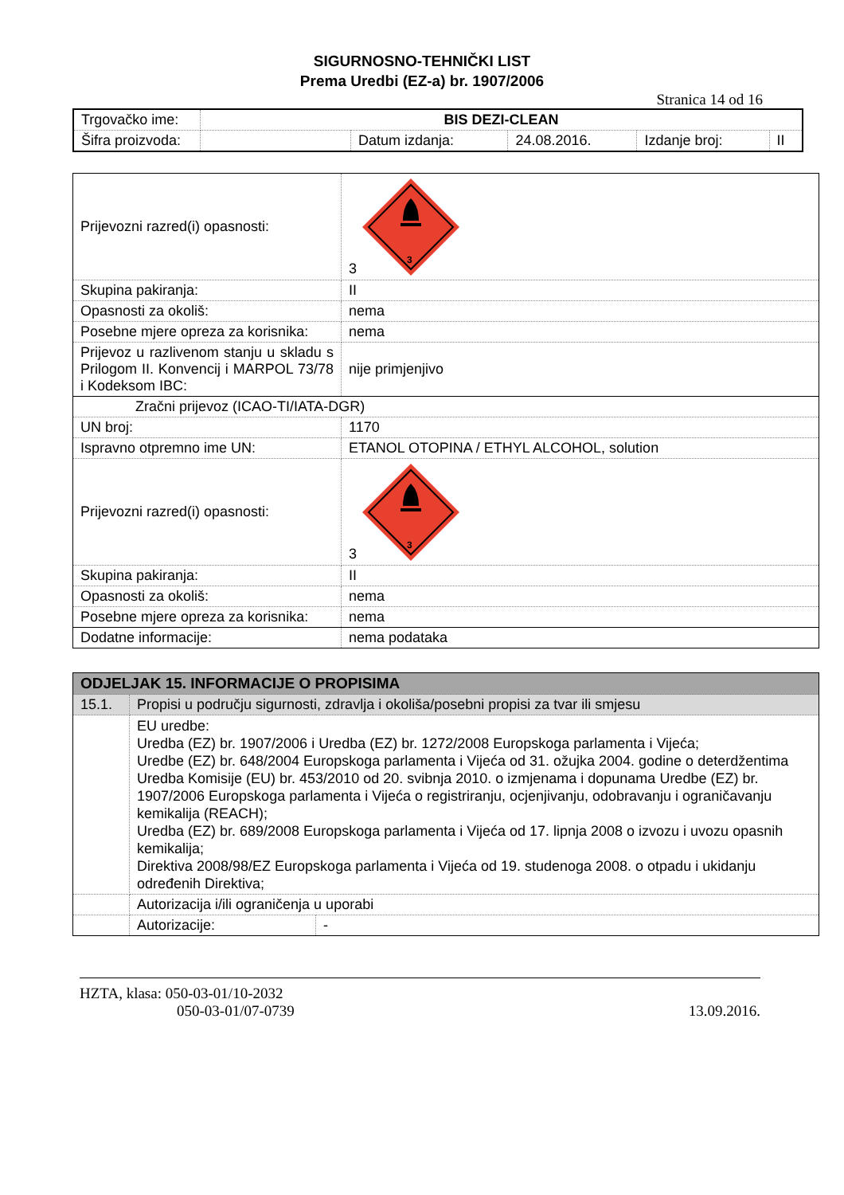SIGURNOSNO-TEHNIČKI LIST
Prema Uredbi (EZ-a) br. 1907/2006
Stranica 14 od 16
| Trgovačko ime: | BIS DEZI-CLEAN | | | | |
| Šifra proizvoda: | | Datum izdanja: | 24.08.2016. | Izdanje broj: | II |
| Prijevozni razred(i) opasnosti: | 3 3 |
| Skupina pakiranja: | II |
| Opasnosti za okoliš: | nema |
| Posebne mjere opreza za korisnika: | nema |
| Prijevoz u razlivenom stanju u skladu s Prilogom II. Konvencij i MARPOL 73/78 i Kodeksom IBC: | nije primjenjivo |
| Zračni prijevoz (ICAO-TI/IATA-DGR) | |
| UN broj: | 1170 |
| Ispravno otpremno ime UN: | ETANOL OTOPINA / ETHYL ALCOHOL, solution |
| Prijevozni razred(i) opasnosti: | 3 3 |
| Skupina pakiranja: | II |
| Opasnosti za okoliš: | nema |
| Posebne mjere opreza za korisnika: | nema |
| Dodatne informacije: | nema podataka |
| ODJELJAK 15. INFORMACIJE O PROPISIMA | | |
| 15.1. | Propisi u području sigurnosti, zdravlja i okoliša/posebni propisi za tvar ili smjesu | |
| | EU uredbe: Uredba (EZ) br. 1907/2006 i Uredba (EZ) br. 1272/2008 Europskoga parlamenta i Vijeća; Uredbe (EZ) br. 648/2004 Europskoga parlamenta i Vijeća od 31. ožujka 2004. godine o deterdžentima Uredba Komisije (EU) br. 453/2010 od 20. svibnja 2010. o izmjenama i dopunama Uredbe (EZ) br. 1907/2006 Europskoga parlamenta i Vijeća o registriranju, ocjenjivanju, odobravanju i ograničavanju kemikalija (REACH); Uredba (EZ) br. 689/2008 Europskoga parlamenta i Vijeća od 17. lipnja 2008 o izvozu i uvozu opasnih kemikalija; Direktiva 2008/98/EZ Europskoga parlamenta i Vijeća od 19. studenoga 2008. o otpadu i ukidanju određenih Direktiva; | |
| | Autorizacija i/ili ograničenja u uporabi | |
| | Autorizacije: | - |
HZTA, klasa: 050-03-01/10-2032
050-03-01/07-0739 13.09.2016.